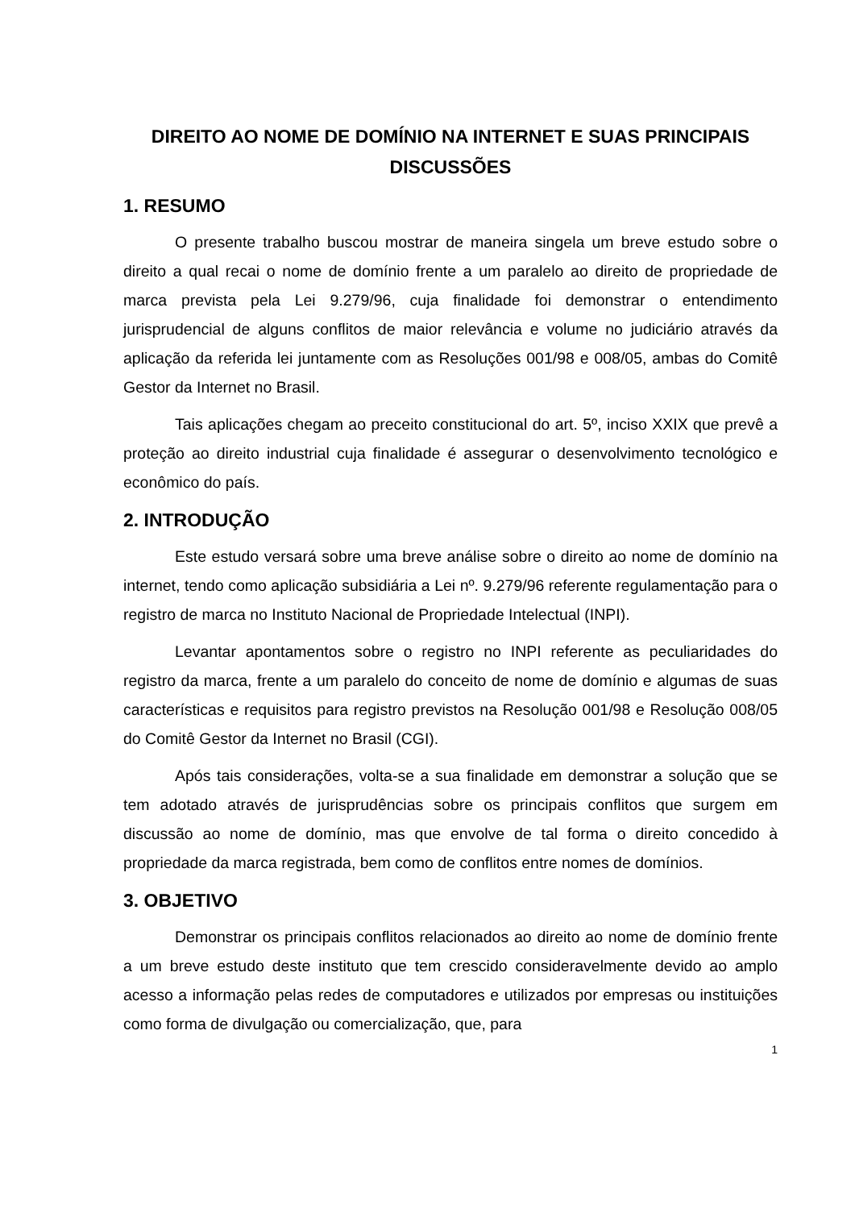DIREITO AO NOME DE DOMÍNIO NA INTERNET E SUAS PRINCIPAIS DISCUSSÕES
1. RESUMO
O presente trabalho buscou mostrar de maneira singela um breve estudo sobre o direito a qual recai o nome de domínio frente a um paralelo ao direito de propriedade de marca prevista pela Lei 9.279/96, cuja finalidade foi demonstrar o entendimento jurisprudencial de alguns conflitos de maior relevância e volume no judiciário através da aplicação da referida lei juntamente com as Resoluções 001/98 e 008/05, ambas do Comitê Gestor da Internet no Brasil.
Tais aplicações chegam ao preceito constitucional do art. 5º, inciso XXIX que prevê a proteção ao direito industrial cuja finalidade é assegurar o desenvolvimento tecnológico e econômico do país.
2. INTRODUÇÃO
Este estudo versará sobre uma breve análise sobre o direito ao nome de domínio na internet, tendo como aplicação subsidiária a Lei nº. 9.279/96 referente regulamentação para o registro de marca no Instituto Nacional de Propriedade Intelectual (INPI).
Levantar apontamentos sobre o registro no INPI referente as peculiaridades do registro da marca, frente a um paralelo do conceito de nome de domínio e algumas de suas características e requisitos para registro previstos na Resolução 001/98 e Resolução 008/05 do Comitê Gestor da Internet no Brasil (CGI).
Após tais considerações, volta-se a sua finalidade em demonstrar a solução que se tem adotado através de jurisprudências sobre os principais conflitos que surgem em discussão ao nome de domínio, mas que envolve de tal forma o direito concedido à propriedade da marca registrada, bem como de conflitos entre nomes de domínios.
3. OBJETIVO
Demonstrar os principais conflitos relacionados ao direito ao nome de domínio frente a um breve estudo deste instituto que tem crescido consideravelmente devido ao amplo acesso a informação pelas redes de computadores e utilizados por empresas ou instituições como forma de divulgação ou comercialização, que, para
1